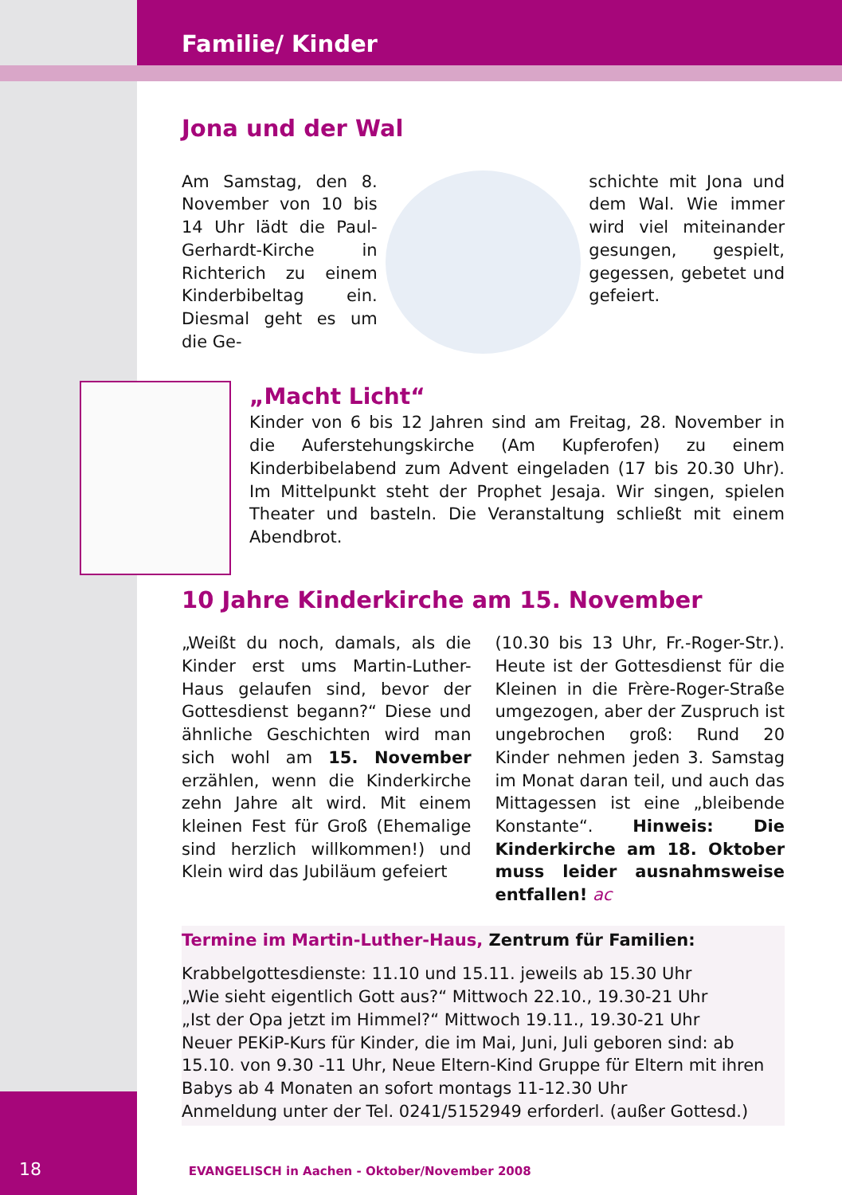Familie/ Kinder
Jona und der Wal
Am Samstag, den 8. November von 10 bis 14 Uhr lädt die Paul-Gerhardt-Kirche in Richterich zu einem Kinderbibeltag ein. Diesmal geht es um die Ge-
schichte mit Jona und dem Wal. Wie immer wird viel miteinander gesungen, gespielt, gegessen, gebetet und gefeiert.
„Macht Licht“
Kinder von 6 bis 12 Jahren sind am Freitag, 28. November in die Auferstehungskirche (Am Kupferofen) zu einem Kinderbibelabend zum Advent eingeladen (17 bis 20.30 Uhr). Im Mittelpunkt steht der Prophet Jesaja. Wir singen, spielen Theater und basteln. Die Veranstaltung schließt mit einem Abendbrot.
10 Jahre Kinderkirche am 15. November
„Weißt du noch, damals, als die Kinder erst ums Martin-Luther-Haus gelaufen sind, bevor der Gottesdienst begann?“ Diese und ähnliche Geschichten wird man sich wohl am 15. November erzählen, wenn die Kinderkirche zehn Jahre alt wird. Mit einem kleinen Fest für Groß (Ehemalige sind herzlich willkommen!) und Klein wird das Jubiläum gefeiert
(10.30 bis 13 Uhr, Fr.-Roger-Str.). Heute ist der Gottesdienst für die Kleinen in die Frère-Roger-Straße umgezogen, aber der Zuspruch ist ungebrochen groß: Rund 20 Kinder nehmen jeden 3. Samstag im Monat daran teil, und auch das Mittagessen ist eine „bleibende Konstante“. Hinweis: Die Kinderkirche am 18. Oktober muss leider ausnahmsweise entfallen! ac
Termine im Martin-Luther-Haus, Zentrum für Familien:
Krabbelgottesdienste: 11.10 und 15.11. jeweils ab 15.30 Uhr
„Wie sieht eigentlich Gott aus?“ Mittwoch 22.10., 19.30-21 Uhr
„Ist der Opa jetzt im Himmel?“ Mittwoch 19.11., 19.30-21 Uhr
Neuer PEKiP-Kurs für Kinder, die im Mai, Juni, Juli geboren sind: ab 15.10. von 9.30 -11 Uhr, Neue Eltern-Kind Gruppe für Eltern mit ihren Babys ab 4 Monaten an sofort montags 11-12.30 Uhr
Anmeldung unter der Tel. 0241/5152949 erforderl. (außer Gottesd.)
18 EVANGELISCH in Aachen - Oktober/November 2008